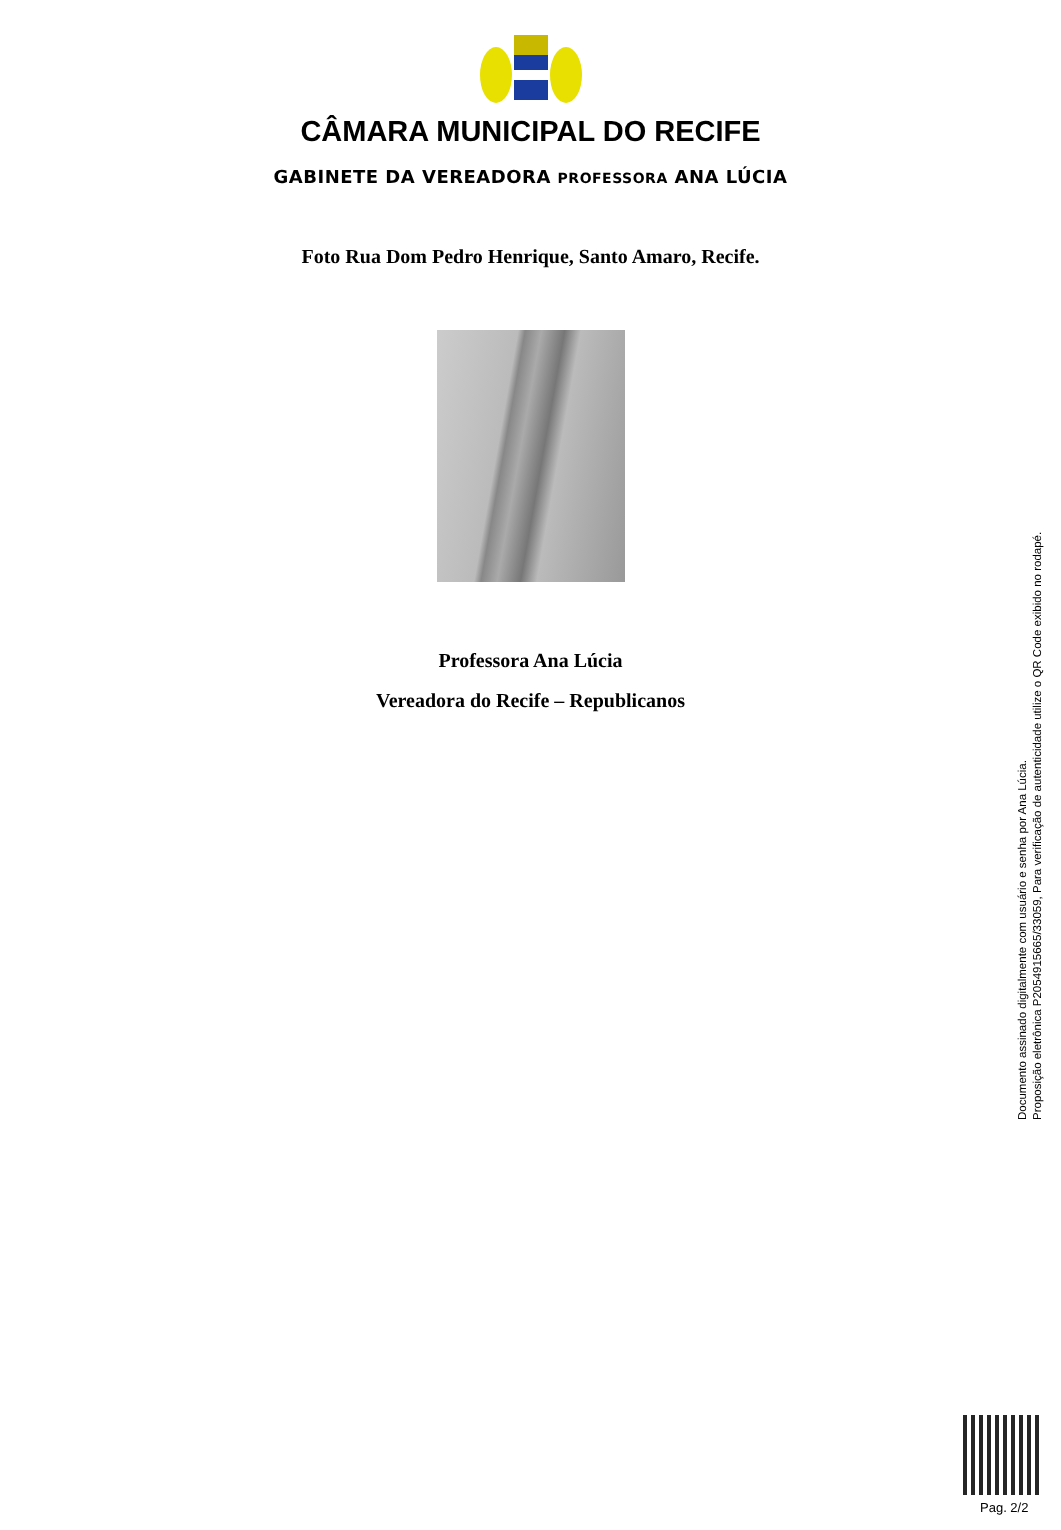CÂMARA MUNICIPAL DO RECIFE
GABINETE DA VEREADORA PROFESSORA ANA LÚCIA
Foto Rua Dom Pedro Henrique, Santo Amaro, Recife.
Professora Ana Lúcia
Vereadora do Recife – Republicanos
Documento assinado digitalmente com usuário e senha por Ana Lúcia.
Proposição eletrônica P2054915665/33059, Para verificação de autenticidade utilize o QR Code exibido no rodapé.
Pag. 2/2